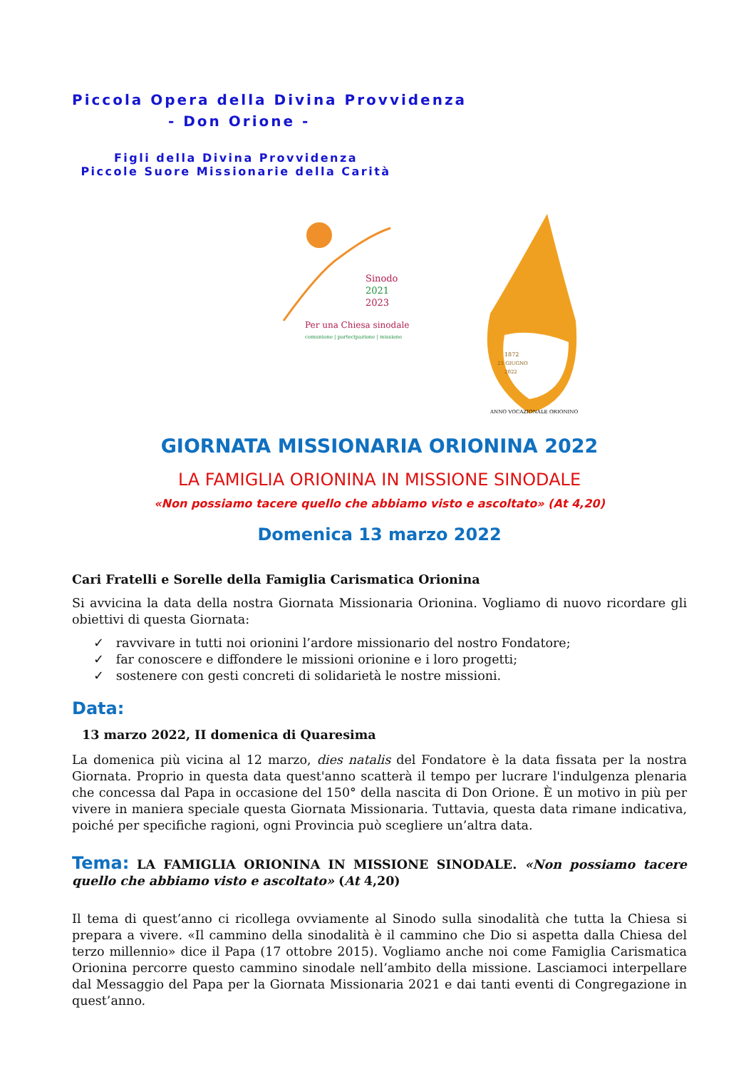Piccola Opera della Divina Provvidenza
- Don Orione -
Figli della Divina Provvidenza
Piccole Suore Missionarie della Carità
Sinodo
2021
2023
Per una Chiesa sinodale
comunione | partecipazione | missione
1872
23 GIUGNO
2022
ANNO VOCAZIONALE ORIONINO
GIORNATA MISSIONARIA ORIONINA 2022
LA FAMIGLIA ORIONINA IN MISSIONE SINODALE
«Non possiamo tacere quello che abbiamo visto e ascoltato» (At 4,20)
Domenica 13 marzo 2022
Cari Fratelli e Sorelle della Famiglia Carismatica Orionina
Si avvicina la data della nostra Giornata Missionaria Orionina. Vogliamo di nuovo ricordare gli obiettivi di questa Giornata:
✓ ravvivare in tutti noi orionini l’ardore missionario del nostro Fondatore;
✓ far conoscere e diffondere le missioni orionine e i loro progetti;
✓ sostenere con gesti concreti di solidarietà le nostre missioni.
Data:
13 marzo 2022, II domenica di Quaresima
La domenica più vicina al 12 marzo, dies natalis del Fondatore è la data fissata per la nostra Giornata. Proprio in questa data quest'anno scatterà il tempo per lucrare l'indulgenza plenaria che concessa dal Papa in occasione del 150° della nascita di Don Orione. È un motivo in più per vivere in maniera speciale questa Giornata Missionaria. Tuttavia, questa data rimane indicativa, poiché per specifiche ragioni, ogni Provincia può scegliere un’altra data.
Tema: LA FAMIGLIA ORIONINA IN MISSIONE SINODALE. «Non possiamo tacere quello che abbiamo visto e ascoltato» (At 4,20)
Il tema di quest’anno ci ricollega ovviamente al Sinodo sulla sinodalità che tutta la Chiesa si prepara a vivere. «Il cammino della sinodalità è il cammino che Dio si aspetta dalla Chiesa del terzo millennio» dice il Papa (17 ottobre 2015). Vogliamo anche noi come Famiglia Carismatica Orionina percorre questo cammino sinodale nell’ambito della missione. Lasciamoci interpellare dal Messaggio del Papa per la Giornata Missionaria 2021 e dai tanti eventi di Congregazione in quest’anno.